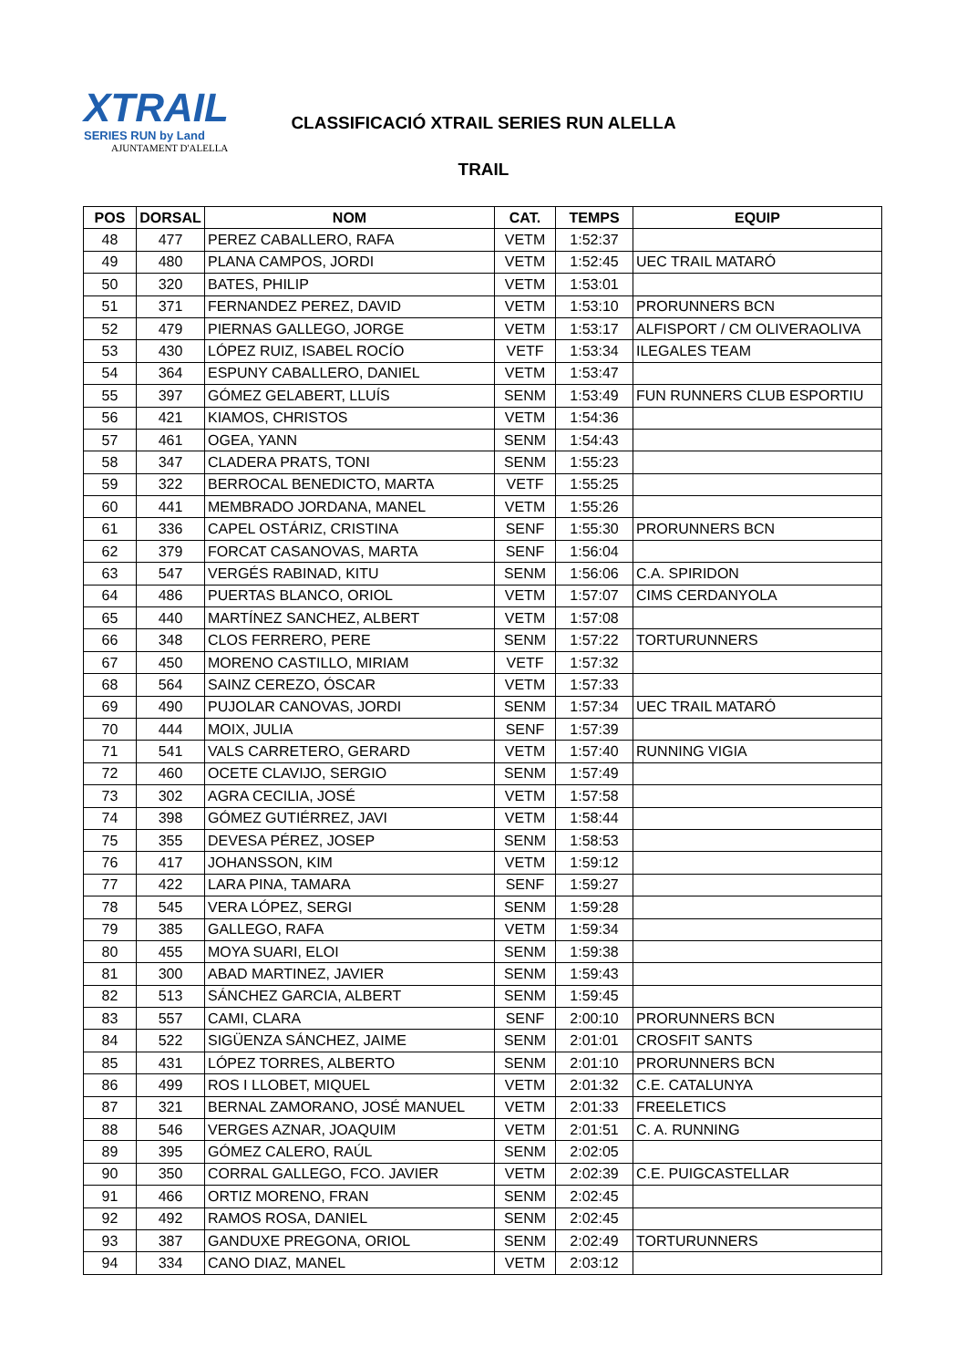XTRAIL
SERIES RUN by Land
AJUNTAMENT D'ALELLA
CLASSIFICACIÓ XTRAIL SERIES RUN ALELLA
TRAIL
| POS | DORSAL | NOM | CAT. | TEMPS | EQUIP |
| --- | --- | --- | --- | --- | --- |
| 48 | 477 | PEREZ CABALLERO, RAFA | VETM | 1:52:37 | |
| 49 | 480 | PLANA CAMPOS, JORDI | VETM | 1:52:45 | UEC TRAIL MATARÓ |
| 50 | 320 | BATES, PHILIP | VETM | 1:53:01 | |
| 51 | 371 | FERNANDEZ PEREZ, DAVID | VETM | 1:53:10 | PRORUNNERS BCN |
| 52 | 479 | PIERNAS GALLEGO, JORGE | VETM | 1:53:17 | ALFISPORT / CM OLIVERAOLIVA |
| 53 | 430 | LÓPEZ RUIZ, ISABEL ROCÍO | VETF | 1:53:34 | ILEGALES TEAM |
| 54 | 364 | ESPUNY CABALLERO, DANIEL | VETM | 1:53:47 | |
| 55 | 397 | GÓMEZ GELABERT, LLUÍS | SENM | 1:53:49 | FUN RUNNERS CLUB ESPORTIU |
| 56 | 421 | KIAMOS, CHRISTOS | VETM | 1:54:36 | |
| 57 | 461 | OGEA, YANN | SENM | 1:54:43 | |
| 58 | 347 | CLADERA PRATS, TONI | SENM | 1:55:23 | |
| 59 | 322 | BERROCAL BENEDICTO, MARTA | VETF | 1:55:25 | |
| 60 | 441 | MEMBRADO JORDANA, MANEL | VETM | 1:55:26 | |
| 61 | 336 | CAPEL OSTÁRIZ, CRISTINA | SENF | 1:55:30 | PRORUNNERS BCN |
| 62 | 379 | FORCAT CASANOVAS, MARTA | SENF | 1:56:04 | |
| 63 | 547 | VERGÉS RABINAD, KITU | SENM | 1:56:06 | C.A. SPIRIDON |
| 64 | 486 | PUERTAS BLANCO, ORIOL | VETM | 1:57:07 | CIMS CERDANYOLA |
| 65 | 440 | MARTÍNEZ SANCHEZ, ALBERT | VETM | 1:57:08 | |
| 66 | 348 | CLOS FERRERO, PERE | SENM | 1:57:22 | TORTURUNNERS |
| 67 | 450 | MORENO CASTILLO, MIRIAM | VETF | 1:57:32 | |
| 68 | 564 | SAINZ CEREZO, ÓSCAR | VETM | 1:57:33 | |
| 69 | 490 | PUJOLAR CANOVAS, JORDI | SENM | 1:57:34 | UEC TRAIL MATARÓ |
| 70 | 444 | MOIX, JULIA | SENF | 1:57:39 | |
| 71 | 541 | VALS CARRETERO, GERARD | VETM | 1:57:40 | RUNNING VIGIA |
| 72 | 460 | OCETE CLAVIJO, SERGIO | SENM | 1:57:49 | |
| 73 | 302 | AGRA CECILIA, JOSÉ | VETM | 1:57:58 | |
| 74 | 398 | GÓMEZ GUTIÉRREZ, JAVI | VETM | 1:58:44 | |
| 75 | 355 | DEVESA PÉREZ, JOSEP | SENM | 1:58:53 | |
| 76 | 417 | JOHANSSON, KIM | VETM | 1:59:12 | |
| 77 | 422 | LARA PINA, TAMARA | SENF | 1:59:27 | |
| 78 | 545 | VERA LÓPEZ, SERGI | SENM | 1:59:28 | |
| 79 | 385 | GALLEGO, RAFA | VETM | 1:59:34 | |
| 80 | 455 | MOYA SUARI, ELOI | SENM | 1:59:38 | |
| 81 | 300 | ABAD MARTINEZ, JAVIER | SENM | 1:59:43 | |
| 82 | 513 | SÁNCHEZ GARCIA, ALBERT | SENM | 1:59:45 | |
| 83 | 557 | CAMI, CLARA | SENF | 2:00:10 | PRORUNNERS BCN |
| 84 | 522 | SIGÜENZA SÁNCHEZ, JAIME | SENM | 2:01:01 | CROSFIT SANTS |
| 85 | 431 | LÓPEZ TORRES, ALBERTO | SENM | 2:01:10 | PRORUNNERS BCN |
| 86 | 499 | ROS I LLOBET, MIQUEL | VETM | 2:01:32 | C.E. CATALUNYA |
| 87 | 321 | BERNAL ZAMORANO, JOSÉ MANUEL | VETM | 2:01:33 | FREELETICS |
| 88 | 546 | VERGES AZNAR, JOAQUIM | VETM | 2:01:51 | C. A. RUNNING |
| 89 | 395 | GÓMEZ CALERO, RAÚL | SENM | 2:02:05 | |
| 90 | 350 | CORRAL GALLEGO, FCO. JAVIER | VETM | 2:02:39 | C.E. PUIGCASTELLAR |
| 91 | 466 | ORTIZ MORENO, FRAN | SENM | 2:02:45 | |
| 92 | 492 | RAMOS ROSA, DANIEL | SENM | 2:02:45 | |
| 93 | 387 | GANDUXE PREGONA, ORIOL | SENM | 2:02:49 | TORTURUNNERS |
| 94 | 334 | CANO DIAZ, MANEL | VETM | 2:03:12 | |